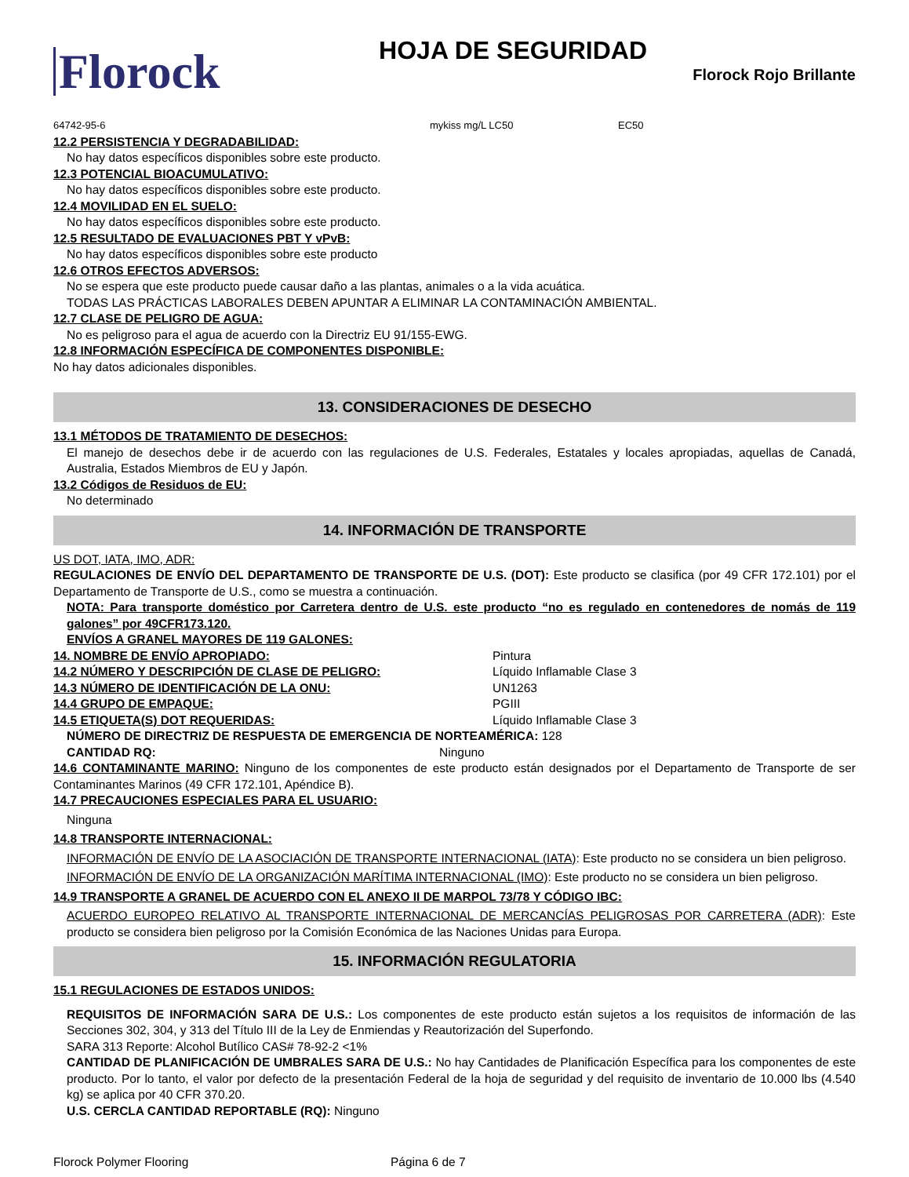Florock
HOJA DE SEGURIDAD
Florock Rojo Brillante
64742-95-6 mykiss mg/L LC50 EC50
12.2 PERSISTENCIA Y DEGRADABILIDAD:
No hay datos específicos disponibles sobre este producto.
12.3 POTENCIAL BIOACUMULATIVO:
No hay datos específicos disponibles sobre este producto.
12.4 MOVILIDAD EN EL SUELO:
No hay datos específicos disponibles sobre este producto.
12.5 RESULTADO DE EVALUACIONES PBT Y vPvB:
No hay datos específicos disponibles sobre este producto
12.6 OTROS EFECTOS ADVERSOS:
No se espera que este producto puede causar daño a las plantas, animales o a la vida acuática.
TODAS LAS PRÁCTICAS LABORALES DEBEN APUNTAR A ELIMINAR LA CONTAMINACIÓN AMBIENTAL.
12.7 CLASE DE PELIGRO DE AGUA:
No es peligroso para el agua de acuerdo con la Directriz EU 91/155-EWG.
12.8 INFORMACIÓN ESPECÍFICA DE COMPONENTES DISPONIBLE:
No hay datos adicionales disponibles.
13. CONSIDERACIONES DE DESECHO
13.1 MÉTODOS DE TRATAMIENTO DE DESECHOS:
El manejo de desechos debe ir de acuerdo con las regulaciones de U.S. Federales, Estatales y locales apropiadas, aquellas de Canadá, Australia, Estados Miembros de EU y Japón.
13.2 Códigos de Residuos de EU:
No determinado
14. INFORMACIÓN DE TRANSPORTE
US DOT, IATA, IMO, ADR:
REGULACIONES DE ENVÍO DEL DEPARTAMENTO DE TRANSPORTE DE U.S. (DOT): Este producto se clasifica (por 49 CFR 172.101) por el Departamento de Transporte de U.S., como se muestra a continuación.
NOTA: Para transporte doméstico por Carretera dentro de U.S. este producto “no es regulado en contenedores de nomás de 119 galones” por 49CFR173.120.
ENVÍOS A GRANEL MAYORES DE 119 GALONES:
14. NOMBRE DE ENVÍO APROPIADO: Pintura
14.2 NÚMERO Y DESCRIPCIÓN DE CLASE DE PELIGRO: Líquido Inflamable Clase 3
14.3 NÚMERO DE IDENTIFICACIÓN DE LA ONU: UN1263
14.4 GRUPO DE EMPAQUE: PGIII
14.5 ETIQUETA(S) DOT REQUERIDAS: Líquido Inflamable Clase 3
NÚMERO DE DIRECTRIZ DE RESPUESTA DE EMERGENCIA DE NORTEAMÉRICA: 128
CANTIDAD RQ: Ninguno
14.6 CONTAMINANTE MARINO: Ninguno de los componentes de este producto están designados por el Departamento de Transporte de ser Contaminantes Marinos (49 CFR 172.101, Apéndice B).
14.7 PRECAUCIONES ESPECIALES PARA EL USUARIO:
Ninguna
14.8 TRANSPORTE INTERNACIONAL:
INFORMACIÓN DE ENVÍO DE LA ASOCIACIÓN DE TRANSPORTE INTERNACIONAL (IATA): Este producto no se considera un bien peligroso.
INFORMACIÓN DE ENVÍO DE LA ORGANIZACIÓN MARÍTIMA INTERNACIONAL (IMO): Este producto no se considera un bien peligroso.
14.9 TRANSPORTE A GRANEL DE ACUERDO CON EL ANEXO II DE MARPOL 73/78 Y CÓDIGO IBC:
ACUERDO EUROPEO RELATIVO AL TRANSPORTE INTERNACIONAL DE MERCANCÍAS PELIGROSAS POR CARRETERA (ADR): Este producto se considera bien peligroso por la Comisión Económica de las Naciones Unidas para Europa.
15. INFORMACIÓN REGULATORIA
15.1 REGULACIONES DE ESTADOS UNIDOS:
REQUISITOS DE INFORMACIÓN SARA DE U.S.: Los componentes de este producto están sujetos a los requisitos de información de las Secciones 302, 304, y 313 del Título III de la Ley de Enmiendas y Reautorización del Superfondo.
SARA 313 Reporte: Alcohol Butílico CAS# 78-92-2 <1%
CANTIDAD DE PLANIFICACIÓN DE UMBRALES SARA DE U.S.: No hay Cantidades de Planificación Específica para los componentes de este producto. Por lo tanto, el valor por defecto de la presentación Federal de la hoja de seguridad y del requisito de inventario de 10.000 lbs (4.540 kg) se aplica por 40 CFR 370.20.
U.S. CERCLA CANTIDAD REPORTABLE (RQ): Ninguno
Florock Polymer Flooring Página 6 de 7